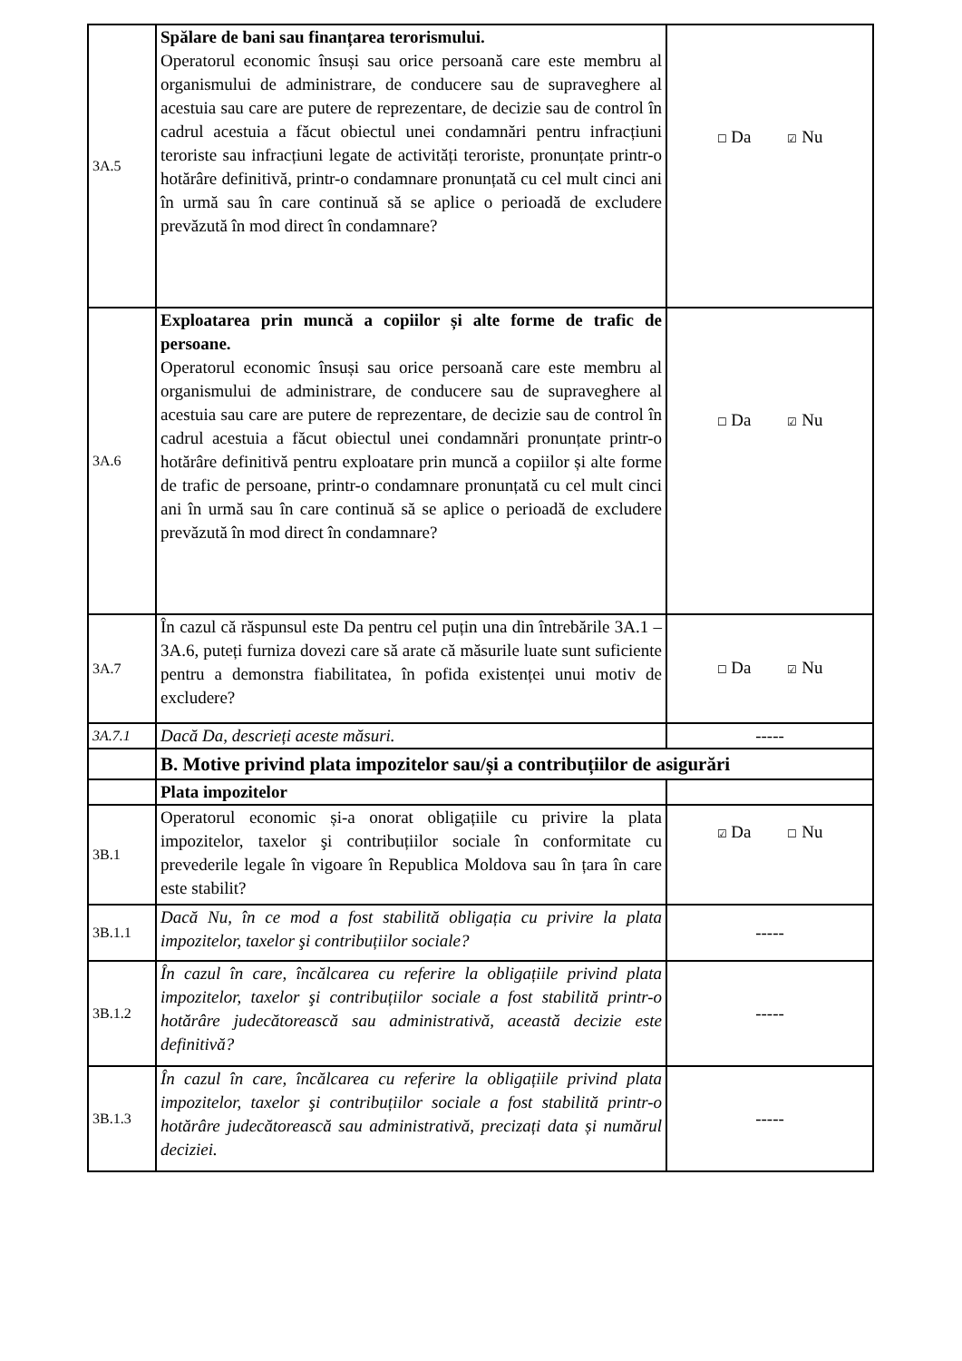| 3A.5 | Spălare de bani sau finanțarea terorismului. Operatorul economic însuși sau orice persoană care este membru al organismului de administrare, de conducere sau de supraveghere al acestuia sau care are putere de reprezentare, de decizie sau de control în cadrul acestuia a făcut obiectul unei condamnări pentru infracțiuni teroriste sau infracțiuni legate de activități teroriste, pronunțate printr-o hotărâre definitivă, printr-o condamnare pronunțată cu cel mult cinci ani în urmă sau în care continuă să se aplice o perioadă de excludere prevăzută în mod direct în condamnare? | ☐ Da ☑ Nu |
| 3A.6 | Exploatarea prin muncă a copiilor și alte forme de trafic de persoane. Operatorul economic însuși sau orice persoană care este membru al organismului de administrare, de conducere sau de supraveghere al acestuia sau care are putere de reprezentare, de decizie sau de control în cadrul acestuia a făcut obiectul unei condamnări pronunțate printr-o hotărâre definitivă pentru exploatare prin muncă a copiilor și alte forme de trafic de persoane, printr-o condamnare pronunțată cu cel mult cinci ani în urmă sau în care continuă să se aplice o perioadă de excludere prevăzută în mod direct în condamnare? | ☐ Da ☑ Nu |
| 3A.7 | În cazul că răspunsul este Da pentru cel puțin una din întrebările 3A.1 – 3A.6, puteți furniza dovezi care să arate că măsurile luate sunt suficiente pentru a demonstra fiabilitatea, în pofida existenței unui motiv de excludere? | ☐ Da ☑ Nu |
| 3A.7.1 | Dacă Da, descrieți aceste măsuri. | ----- |
| | B. Motive privind plata impozitelor sau/și a contribuțiilor de asigurări | |
| | Plata impozitelor | |
| 3B.1 | Operatorul economic și-a onorat obligațiile cu privire la plata impozitelor, taxelor şi contribuțiilor sociale în conformitate cu prevederile legale în vigoare în Republica Moldova sau în țara în care este stabilit? | ☑ Da ☐ Nu |
| 3B.1.1 | Dacă Nu, în ce mod a fost stabilită obligația cu privire la plata impozitelor, taxelor şi contribuțiilor sociale? | ----- |
| 3B.1.2 | În cazul în care, încălcarea cu referire la obligațiile privind plata impozitelor, taxelor şi contribuțiilor sociale a fost stabilită printr-o hotărâre judecătorească sau administrativă, această decizie este definitivă? | ----- |
| 3B.1.3 | În cazul în care, încălcarea cu referire la obligațiile privind plata impozitelor, taxelor şi contribuțiilor sociale a fost stabilită printr-o hotărâre judecătorească sau administrativă, precizați data și numărul deciziei. | ----- |